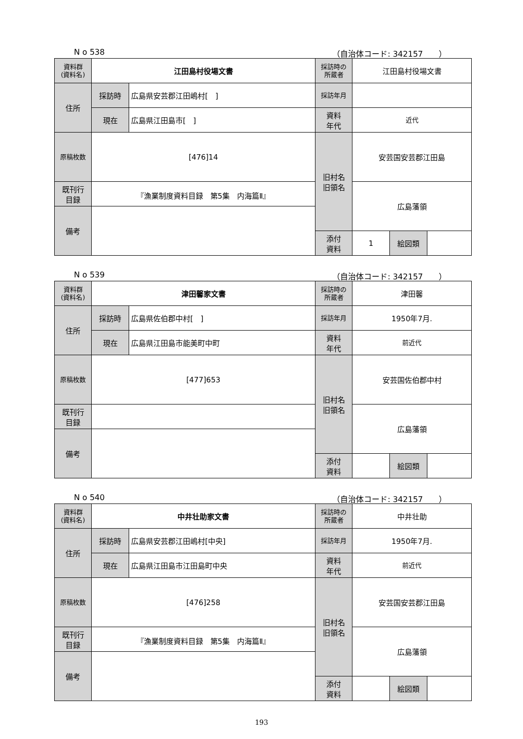N o 538 （自治体コード: 342157　　）
| 資料群 (資料名) | 江田島村役場文書 | | 採訪時の 所蔵者 | 江田島村役場文書 | | |
| 住所 | 採訪時 | 広島県安芸郡江田嶋村[ ] | 採訪年月 | | | |
| | 現在 | 広島県江田島市[ ] | 資料 年代 | 近代 | | |
| 原稿枚数 | [476]14 | | 旧村名 旧領名 | 安芸国安芸郡江田島 | | |
| 既刊行 目録 | 『漁業制度資料目録 第5集 内海篇Ⅱ』 | | | 広島藩領 | | |
| 備考 | | | | | | |
| | | | 添付 資料 | 1 | 絵図類 | |
N o 539 （自治体コード: 342157　　）
| 資料群 (資料名) | 津田馨家文書 | | 採訪時の 所蔵者 | 津田馨 | | |
| 住所 | 採訪時 | 広島県佐伯郡中村[ ] | 採訪年月 | 1950年7月. | | |
| | 現在 | 広島県江田島市能美町中町 | 資料 年代 | 前近代 | | |
| 原稿枚数 | [477]653 | | 旧村名 旧領名 | 安芸国佐伯郡中村 | | |
| 既刊行 目録 | | | | 広島藩領 | | |
| 備考 | | | | | | |
| | | | 添付 資料 | | 絵図類 | |
N o 540 （自治体コード: 342157　　）
| 資料群 (資料名) | 中井壮助家文書 | | 採訪時の 所蔵者 | 中井壮助 | | |
| 住所 | 採訪時 | 広島県安芸郡江田嶋村[中央] | 採訪年月 | 1950年7月. | | |
| | 現在 | 広島県江田島市江田島町中央 | 資料 年代 | 前近代 | | |
| 原稿枚数 | [476]258 | | 旧村名 旧領名 | 安芸国安芸郡江田島 | | |
| 既刊行 目録 | 『漁業制度資料目録 第5集 内海篇Ⅱ』 | | | 広島藩領 | | |
| 備考 | | | | | | |
| | | | 添付 資料 | | 絵図類 | |
193